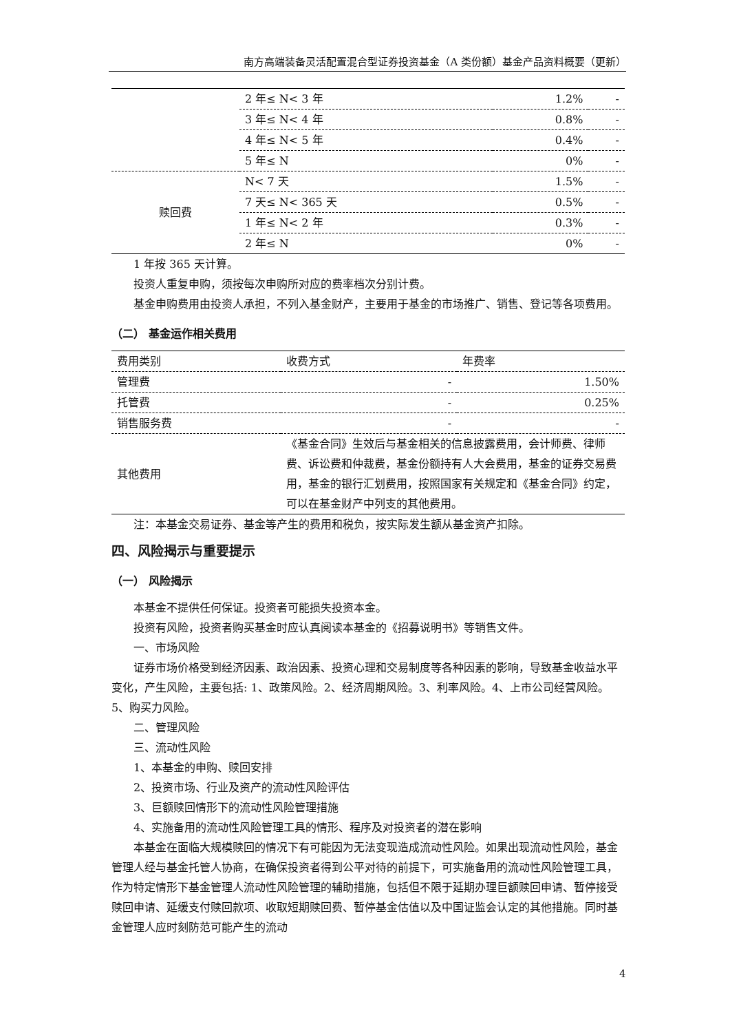南方高端装备灵活配置混合型证券投资基金（A 类份额）基金产品资料概要（更新）
| | 2 年≤ N< 3 年 | 1.2% | - |
| | 3 年≤ N< 4 年 | 0.8% | - |
| | 4 年≤ N< 5 年 | 0.4% | - |
| | 5 年≤ N | 0% | - |
| 赎回费 | N< 7 天 | 1.5% | - |
| | 7 天≤ N< 365 天 | 0.5% | - |
| | 1 年≤ N< 2 年 | 0.3% | - |
| | 2 年≤ N | 0% | - |
1 年按 365 天计算。
投资人重复申购，须按每次申购所对应的费率档次分别计费。
基金申购费用由投资人承担，不列入基金财产，主要用于基金的市场推广、销售、登记等各项费用。
（二） 基金运作相关费用
| 费用类别 | 收费方式 | 年费率 |
| 管理费 | - | 1.50% |
| 托管费 | - | 0.25% |
| 销售服务费 | - | - |
| 其他费用 | 《基金合同》生效后与基金相关的信息披露费用，会计师费、律师费、诉讼费和仲裁费，基金份额持有人大会费用，基金的证券交易费用，基金的银行汇划费用，按照国家有关规定和《基金合同》约定，可以在基金财产中列支的其他费用。 | |
注：本基金交易证券、基金等产生的费用和税负，按实际发生额从基金资产扣除。
四、风险揭示与重要提示
（一） 风险揭示
本基金不提供任何保证。投资者可能损失投资本金。
投资有风险，投资者购买基金时应认真阅读本基金的《招募说明书》等销售文件。
一、市场风险
证券市场价格受到经济因素、政治因素、投资心理和交易制度等各种因素的影响，导致基金收益水平变化，产生风险，主要包括: 1、政策风险。2、经济周期风险。3、利率风险。4、上市公司经营风险。5、购买力风险。
二、管理风险
三、流动性风险
1、本基金的申购、赎回安排
2、投资市场、行业及资产的流动性风险评估
3、巨额赎回情形下的流动性风险管理措施
4、实施备用的流动性风险管理工具的情形、程序及对投资者的潜在影响
本基金在面临大规模赎回的情况下有可能因为无法变现造成流动性风险。如果出现流动性风险，基金管理人经与基金托管人协商，在确保投资者得到公平对待的前提下，可实施备用的流动性风险管理工具，作为特定情形下基金管理人流动性风险管理的辅助措施，包括但不限于延期办理巨额赎回申请、暂停接受赎回申请、延缓支付赎回款项、收取短期赎回费、暂停基金估值以及中国证监会认定的其他措施。同时基金管理人应时刻防范可能产生的流动
4